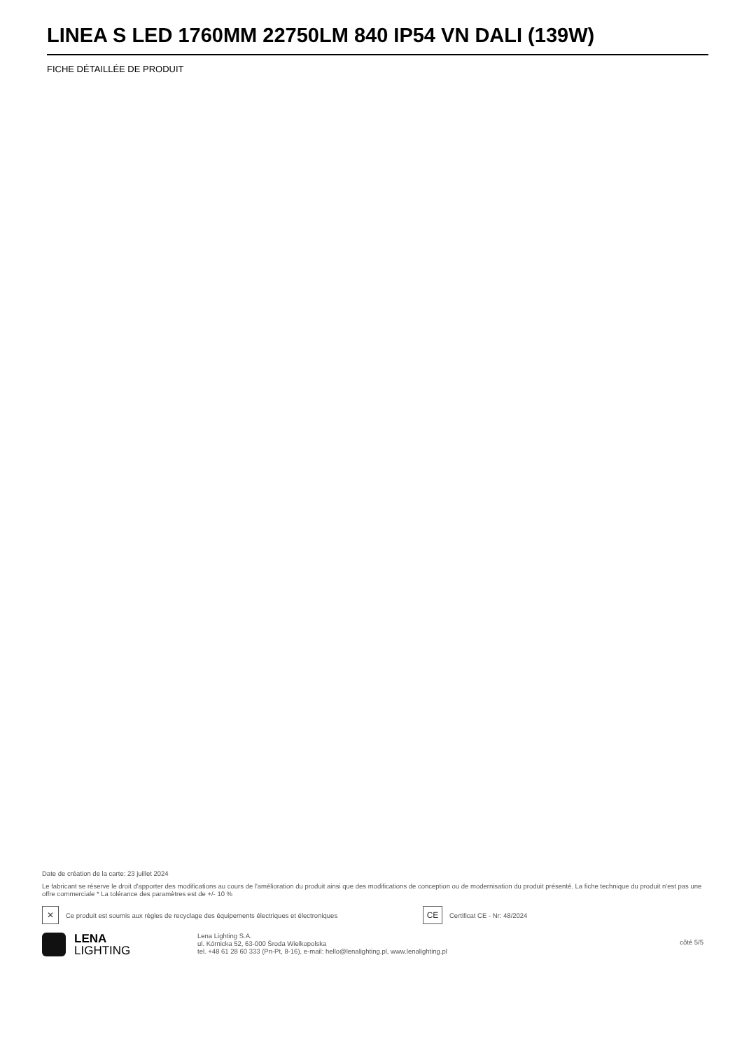LINEA S LED 1760MM 22750LM 840 IP54 VN DALI (139W)
FICHE DÉTAILLÉE DE PRODUIT
Date de création de la carte: 23 juillet 2024
Le fabricant se réserve le droit d'apporter des modifications au cours de l'amélioration du produit ainsi que des modifications de conception ou de modernisation du produit présenté. La fiche technique du produit n'est pas une offre commerciale * La tolérance des paramètres est de +/- 10 %
✕ Ce produit est soumis aux règles de recyclage des équipements électriques et électroniques CE Certificat CE - Nr: 48/2024
LENA
LIGHTING
Lena Lighting S.A.
ul. Kórnicka 52, 63-000 Środa Wielkopolska
tel. +48 61 28 60 333 (Pn-Pt, 8-16), e-mail: hello@lenalighting.pl, www.lenalighting.pl
côté 5/5